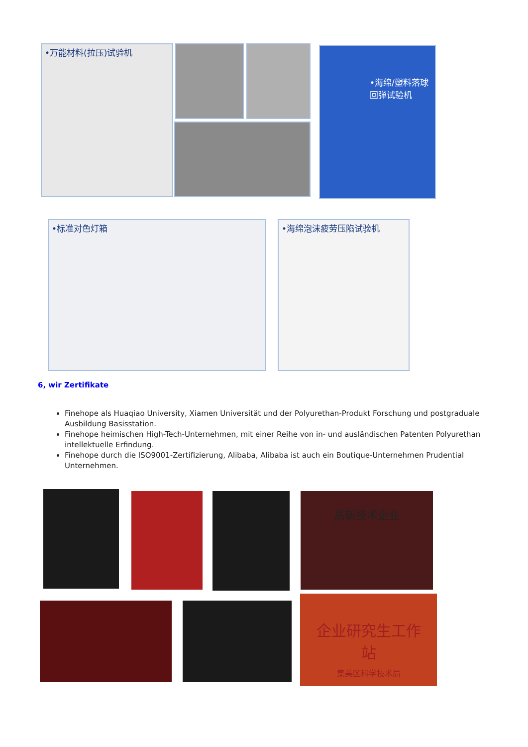•万能材料(拉压)试验机 •海绵/塑料落球回弹试验机
•标准对色灯箱 •海绵泡沫疲劳压陷试验机
6, wir Zertifikate
Finehope als Huaqiao University, Xiamen Universität und der Polyurethan-Produkt Forschung und postgraduale Ausbildung Basisstation.
Finehope heimischen High-Tech-Unternehmen, mit einer Reihe von in- und ausländischen Patenten Polyurethan intellektuelle Erfindung.
Finehope durch die ISO9001-Zertifizierung, Alibaba, Alibaba ist auch ein Boutique-Unternehmen Prudential Unternehmen.
高新技术企业
企业研究生工作站
集美区科学技术局